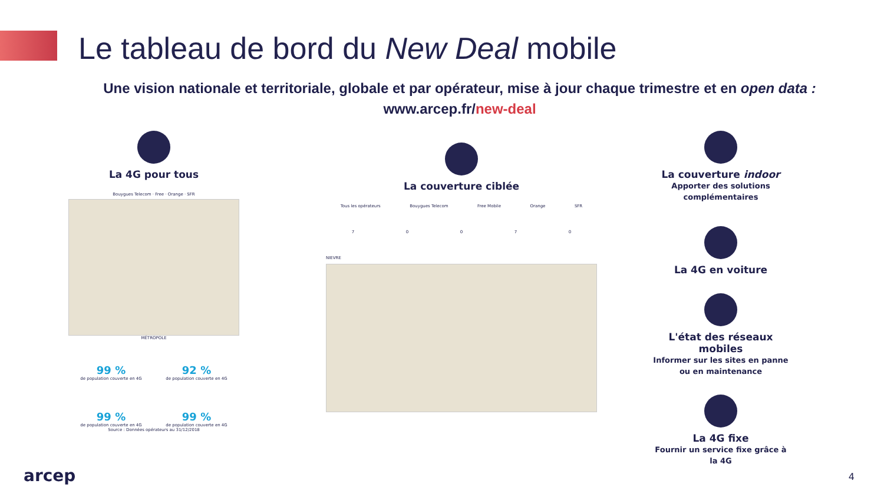Le tableau de bord du New Deal mobile
Une vision nationale et territoriale, globale et par opérateur, mise à jour chaque trimestre et en open data :
www.arcep.fr/new-deal
La 4G pour tous
Bouygues Telecom · Free · Orange · SFR
MÉTROPOLE
99 %
de population couverte en 4G
92 %
de population couverte en 4G
99 %
de population couverte en 4G
99 %
de population couverte en 4G
Source : Données opérateurs au 31/12/2018
La couverture ciblée
Tous les opérateurs Bouygues Telecom Free Mobile Orange SFR
7 0 0 7 0
NIEVRE
La couverture indoor
Apporter des solutions complémentaires
La 4G en voiture
L'état des réseaux mobiles
Informer sur les sites en panne ou en maintenance
La 4G fixe
Fournir un service fixe grâce à la 4G
arcep 4